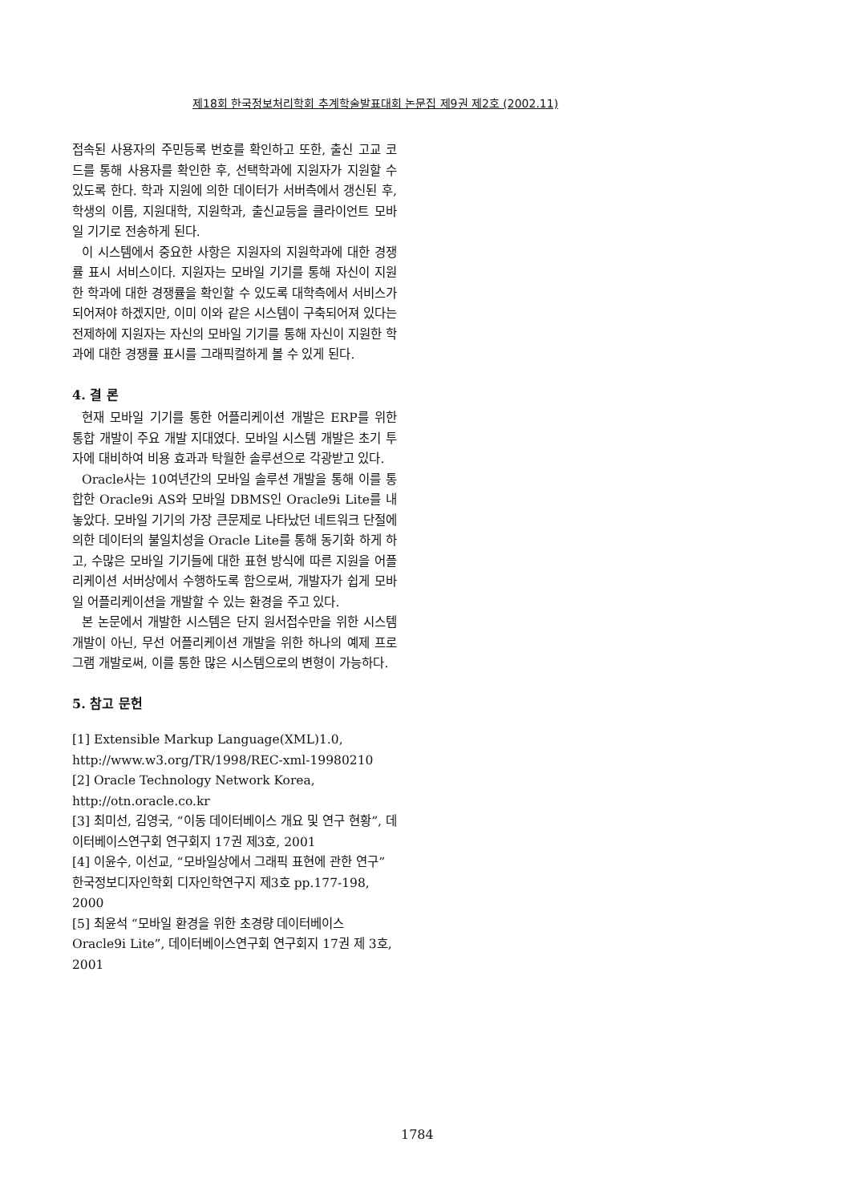제18회 한국정보처리학회 추계학술발표대회 논문집 제9권 제2호 (2002.11)
접속된 사용자의 주민등록 번호를 확인하고 또한, 출신 고교 코드를 통해 사용자를 확인한 후, 선택학과에 지원자가 지원할 수 있도록 한다. 학과 지원에 의한 데이터가 서버측에서 갱신된 후, 학생의 이름, 지원대학, 지원학과, 출신교등을 클라이언트 모바일 기기로 전송하게 된다.
이 시스템에서 중요한 사항은 지원자의 지원학과에 대한 경쟁률 표시 서비스이다. 지원자는 모바일 기기를 통해 자신이 지원한 학과에 대한 경쟁률을 확인할 수 있도록 대학측에서 서비스가 되어져야 하겠지만, 이미 이와 같은 시스템이 구축되어져 있다는 전제하에 지원자는 자신의 모바일 기기를 통해 자신이 지원한 학과에 대한 경쟁률 표시를 그래픽컬하게 볼 수 있게 된다.
4. 결 론
현재 모바일 기기를 통한 어플리케이션 개발은 ERP를 위한 통합 개발이 주요 개발 지대였다. 모바일 시스템 개발은 초기 투자에 대비하여 비용 효과과 탁월한 솔루션으로 각광받고 있다.
Oracle사는 10여년간의 모바일 솔루션 개발을 통해 이를 통합한 Oracle9i AS와 모바일 DBMS인 Oracle9i Lite를 내놓았다. 모바일 기기의 가장 큰문제로 나타났던 네트워크 단절에 의한 데이터의 불일치성을 Oracle Lite를 통해 동기화 하게 하고, 수많은 모바일 기기들에 대한 표현 방식에 따른 지원을 어플리케이션 서버상에서 수행하도록 함으로써, 개발자가 쉽게 모바일 어플리케이션을 개발할 수 있는 환경을 주고 있다.
본 논문에서 개발한 시스템은 단지 원서접수만을 위한 시스템 개발이 아닌, 무선 어플리케이션 개발을 위한 하나의 예제 프로그램 개발로써, 이를 통한 많은 시스템으로의 변형이 가능하다.
5. 참고 문헌
[1] Extensible Markup Language(XML)1.0,
http://www.w3.org/TR/1998/REC-xml-19980210
[2] Oracle Technology Network Korea,
http://otn.oracle.co.kr
[3] 최미선, 김영국, “이동 데이터베이스 개요 및 연구 현황”, 데이터베이스연구회 연구회지 17권 제3호, 2001
[4] 이윤수, 이선교, “모바일상에서 그래픽 표현에 관한 연구” 한국정보디자인학회 디자인학연구지 제3호 pp.177-198, 2000
[5] 최윤석 “모바일 환경을 위한 초경량 데이터베이스 Oracle9i Lite”, 데이터베이스연구회 연구회지 17권 제 3호, 2001
1784